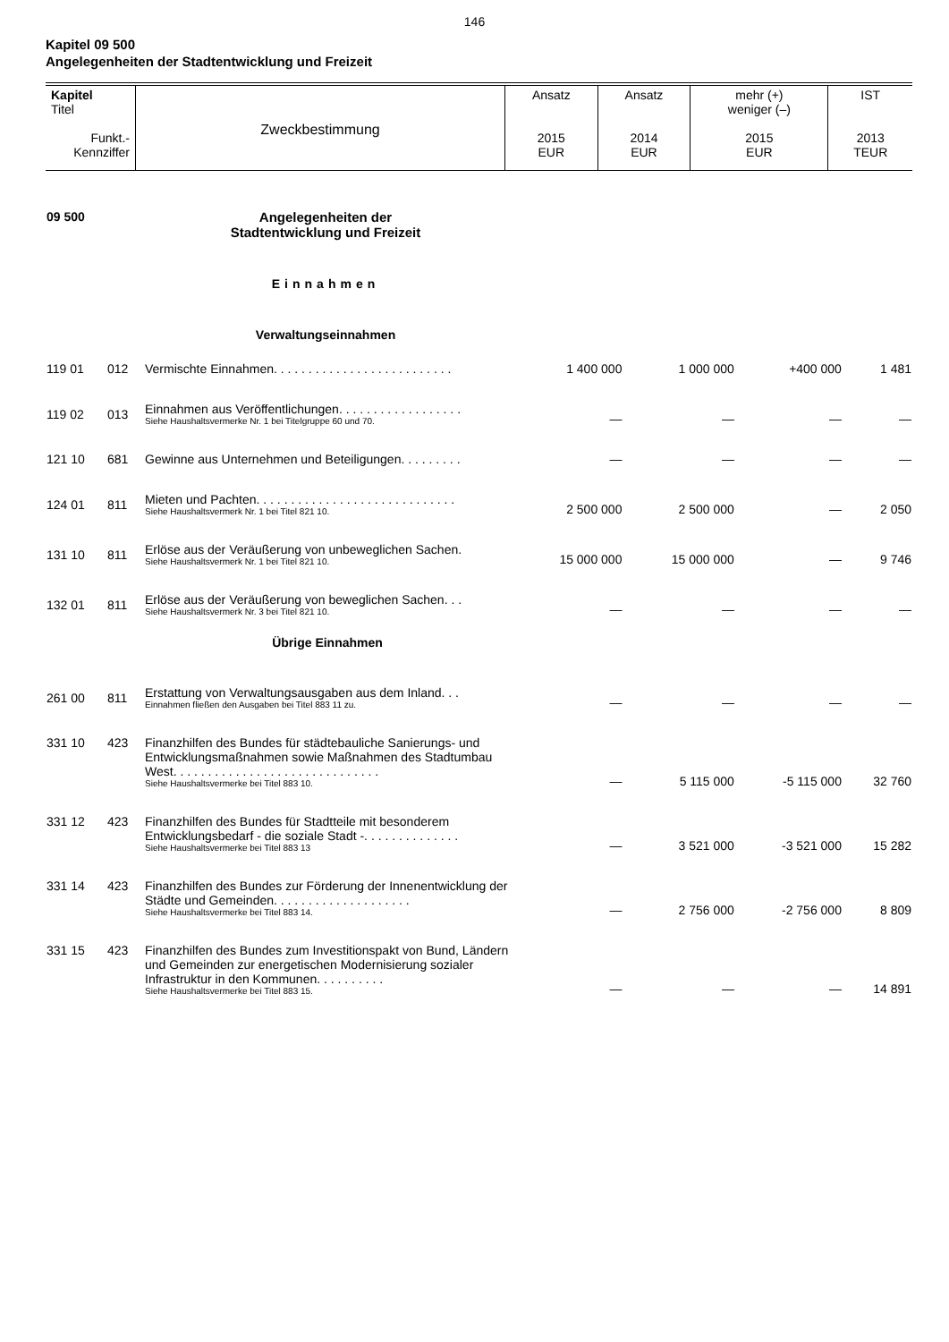146
Kapitel 09 500
Angelegenheiten der Stadtentwicklung und Freizeit
| Kapitel Titel Funkt.- Kennziffer | Zweckbestimmung | Ansatz 2015 EUR | Ansatz 2014 EUR | mehr (+) weniger (–) 2015 EUR | IST 2013 TEUR |
| 09 500 | Angelegenheiten der Stadtentwicklung und Freizeit | |
| | Einnahmen | |
| | Verwaltungseinnahmen | |
| 119 01 | 012 | Vermischte Einnahmen. . . . . . . . . . . . . . . . . . . . . . . . . . | 1 400 000 | 1 000 000 | +400 000 | 1 481 |
| 119 02 | 013 | Einnahmen aus Veröffentlichungen. . . . . . . . . . . . . . . . . . Siehe Haushaltsvermerke Nr. 1 bei Titelgruppe 60 und 70. | — | — | — | — |
| 121 10 | 681 | Gewinne aus Unternehmen und Beteiligungen. . . . . . . . . | — | — | — | — |
| 124 01 | 811 | Mieten und Pachten. . . . . . . . . . . . . . . . . . . . . . . . . . . . . Siehe Haushaltsvermerk Nr. 1 bei Titel 821 10. | 2 500 000 | 2 500 000 | — | 2 050 |
| 131 10 | 811 | Erlöse aus der Veräußerung von unbeweglichen Sachen. Siehe Haushaltsvermerk Nr. 1 bei Titel 821 10. | 15 000 000 | 15 000 000 | — | 9 746 |
| 132 01 | 811 | Erlöse aus der Veräußerung von beweglichen Sachen. . . Siehe Haushaltsvermerk Nr. 3 bei Titel 821 10. | — | — | — | — |
| | | Übrige Einnahmen | | | | |
| 261 00 | 811 | Erstattung von Verwaltungsausgaben aus dem Inland. . . Einnahmen fließen den Ausgaben bei Titel 883 11 zu. | — | — | — | — |
| 331 10 | 423 | Finanzhilfen des Bundes für städtebauliche Sanierungs- und Entwicklungsmaßnahmen sowie Maßnahmen des Stadtumbau West. . . . . . . . . . . . . . . . . . . . . . . . . . . . . . Siehe Haushaltsvermerke bei Titel 883 10. | — | 5 115 000 | -5 115 000 | 32 760 |
| 331 12 | 423 | Finanzhilfen des Bundes für Stadtteile mit besonderem Entwicklungsbedarf - die soziale Stadt -. . . . . . . . . . . . . . Siehe Haushaltsvermerke bei Titel 883 13 | — | 3 521 000 | -3 521 000 | 15 282 |
| 331 14 | 423 | Finanzhilfen des Bundes zur Förderung der Innenentwicklung der Städte und Gemeinden. . . . . . . . . . . . . . . . . . . . Siehe Haushaltsvermerke bei Titel 883 14. | — | 2 756 000 | -2 756 000 | 8 809 |
| 331 15 | 423 | Finanzhilfen des Bundes zum Investitionspakt von Bund, Ländern und Gemeinden zur energetischen Modernisierung sozialer Infrastruktur in den Kommunen. . . . . . . . . . Siehe Haushaltsvermerke bei Titel 883 15. | — | — | — | 14 891 |